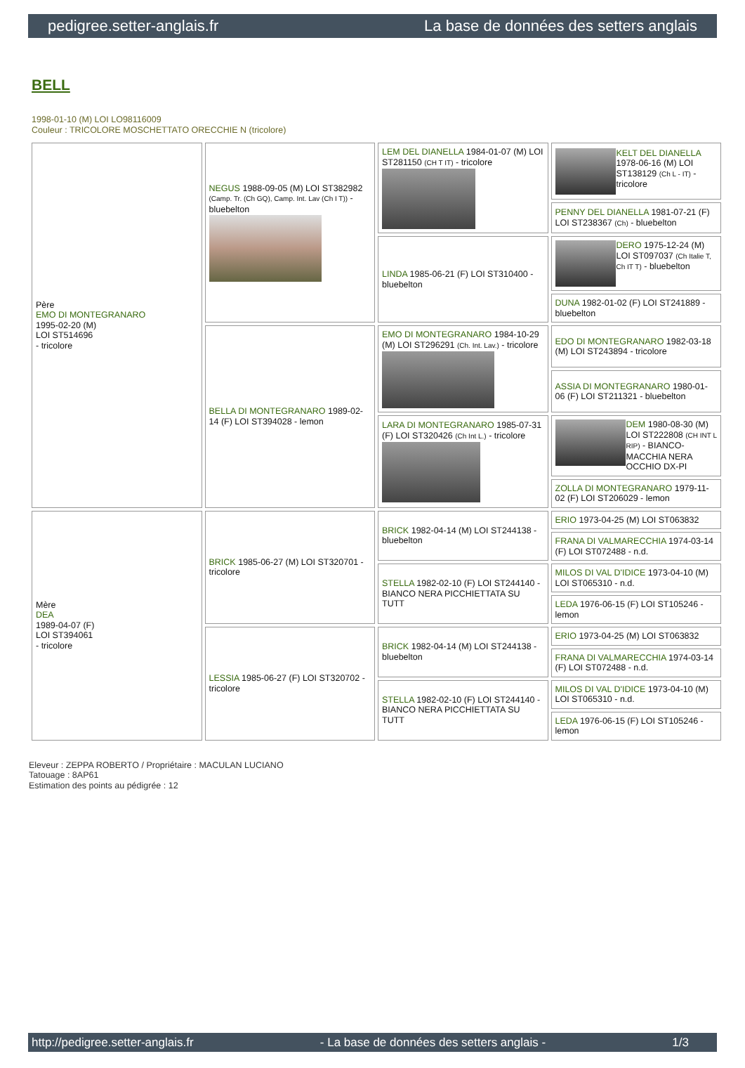pedigree.setter-anglais.fr La base de données des setters anglais
BELL
1998-01-10 (M) LOI LO98116009
Couleur : TRICOLORE MOSCHETTATO ORECCHIE N (tricolore)
| Père EMO DI MONTEGRANARO 1995-02-20 (M) LOI ST514696 - tricolore | NEGUS 1988-09-05 (M) LOI ST382982 (Camp. Tr. (Ch GQ), Camp. Int. Lav (Ch I T)) - bluebelton | LEM DEL DIANELLA 1984-01-07 (M) LOI ST281150 (CH T IT) - tricolore | KELT DEL DIANELLA 1978-06-16 (M) LOI ST138129 (Ch L - IT) - tricolore |
| | | | PENNY DEL DIANELLA 1981-07-21 (F) LOI ST238367 (Ch) - bluebelton |
| | | LINDA 1985-06-21 (F) LOI ST310400 - bluebelton | DERO 1975-12-24 (M) LOI ST097037 (Ch Italie T, Ch IT T) - bluebelton |
| | | | DUNA 1982-01-02 (F) LOI ST241889 - bluebelton |
| | BELLA DI MONTEGRANARO 1989-02-14 (F) LOI ST394028 - lemon | EMO DI MONTEGRANARO 1984-10-29 (M) LOI ST296291 (Ch. Int. Lav.) - tricolore | EDO DI MONTEGRANARO 1982-03-18 (M) LOI ST243894 - tricolore |
| | | | ASSIA DI MONTEGRANARO 1980-01-06 (F) LOI ST211321 - bluebelton |
| | | LARA DI MONTEGRANARO 1985-07-31 (F) LOI ST320426 (Ch Int L.) - tricolore | DEM 1980-08-30 (M) LOI ST222808 (CH INT L RIP) - BIANCO-MACCHIA NERA OCCHIO DX-PI |
| | | | ZOLLA DI MONTEGRANARO 1979-11-02 (F) LOI ST206029 - lemon |
| Mère DEA 1989-04-07 (F) LOI ST394061 - tricolore | BRICK 1985-06-27 (M) LOI ST320701 - tricolore | BRICK 1982-04-14 (M) LOI ST244138 - bluebelton | ERIO 1973-04-25 (M) LOI ST063832 |
| | | | FRANA DI VALMARECCHIA 1974-03-14 (F) LOI ST072488 - n.d. |
| | | STELLA 1982-02-10 (F) LOI ST244140 - BIANCO NERA PICCHIETTATA SU TUTT | MILOS DI VAL D'IDICE 1973-04-10 (M) LOI ST065310 - n.d. |
| | | | LEDA 1976-06-15 (F) LOI ST105246 - lemon |
| | LESSIA 1985-06-27 (F) LOI ST320702 - tricolore | BRICK 1982-04-14 (M) LOI ST244138 - bluebelton | ERIO 1973-04-25 (M) LOI ST063832 |
| | | | FRANA DI VALMARECCHIA 1974-03-14 (F) LOI ST072488 - n.d. |
| | | STELLA 1982-02-10 (F) LOI ST244140 - BIANCO NERA PICCHIETTATA SU TUTT | MILOS DI VAL D'IDICE 1973-04-10 (M) LOI ST065310 - n.d. |
| | | | LEDA 1976-06-15 (F) LOI ST105246 - lemon |
Eleveur : ZEPPA ROBERTO / Propriétaire : MACULAN LUCIANO
Tatouage : 8AP61
Estimation des points au pédigrée : 12
http://pedigree.setter-anglais.fr - La base de données des setters anglais - 1/3